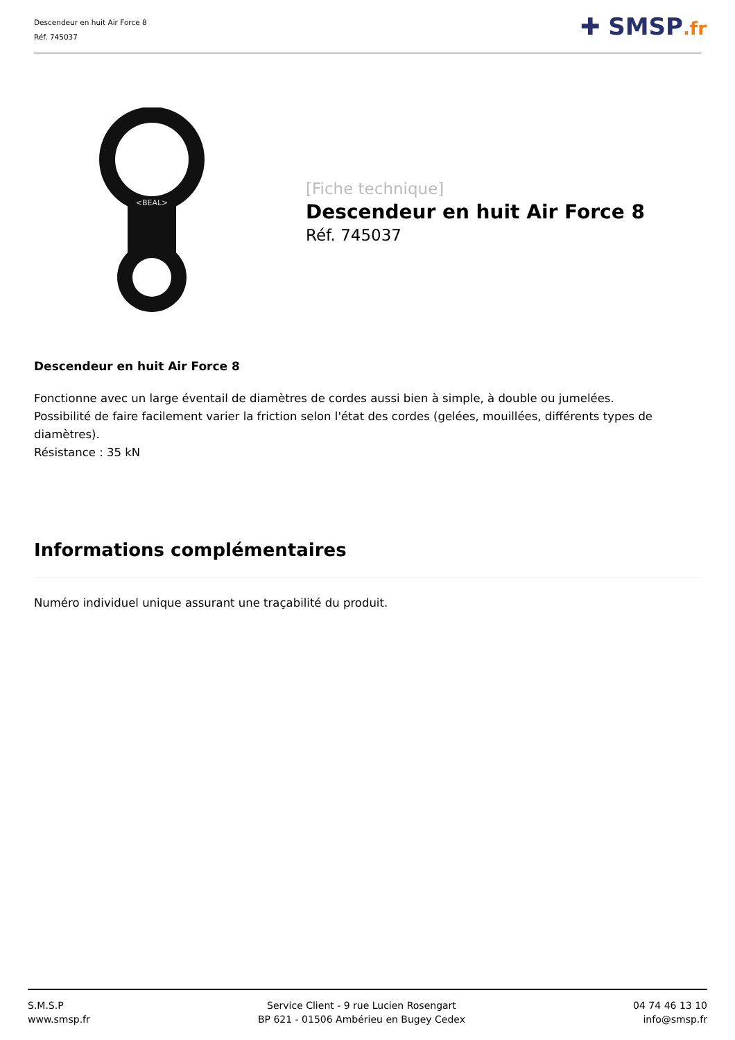Descendeur en huit Air Force 8
Réf. 745037
✚ SMSP.fr
<BEAL>
[Fiche technique]
Descendeur en huit Air Force 8
Réf. 745037
Descendeur en huit Air Force 8
Fonctionne avec un large éventail de diamètres de cordes aussi bien à simple, à double ou jumelées.
Possibilité de faire facilement varier la friction selon l'état des cordes (gelées, mouillées, différents types de diamètres).
Résistance : 35 kN
Informations complémentaires
Numéro individuel unique assurant une traçabilité du produit.
S.M.S.P
www.smsp.fr
Service Client - 9 rue Lucien Rosengart
BP 621 - 01506 Ambérieu en Bugey Cedex
04 74 46 13 10
info@smsp.fr